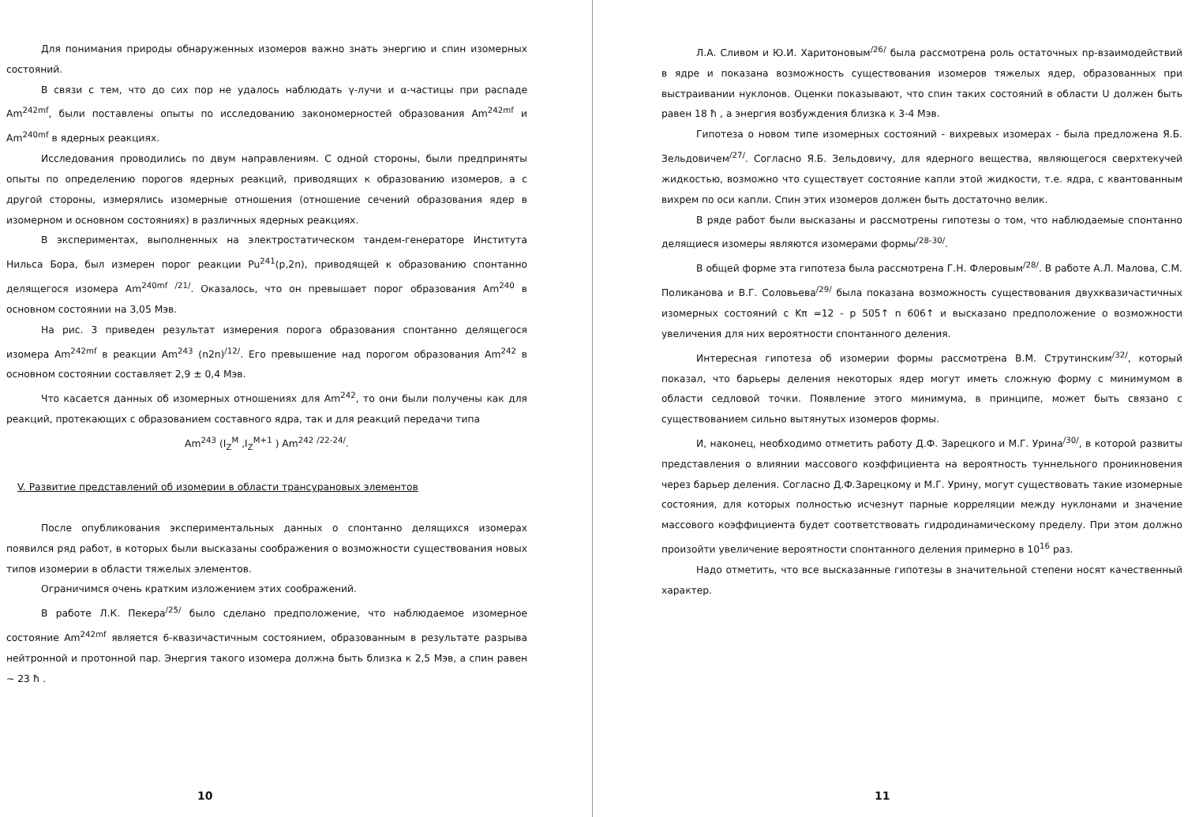Для понимания природы обнаруженных изомеров важно знать энергию и спин изомерных состояний.
В связи с тем, что до сих пор не удалось наблюдать γ-лучи и α-частицы при распаде Am<sup>242mf</sup>, были поставлены опыты по исследованию закономерностей образования Am<sup>242mf</sup> и Am<sup>240mf</sup> в ядерных реакциях.
Исследования проводились по двум направлениям. С одной стороны, были предприняты опыты по определению порогов ядерных реакций, приводящих к образованию изомеров, а с другой стороны, измерялись изомерные отношения (отношение сечений образования ядер в изомерном и основном состояниях) в различных ядерных реакциях.
В экспериментах, выполненных на электростатическом тандем-генераторе Института Нильса Бора, был измерен порог реакции Pu<sup>241</sup>(p,2n), приводящей к образованию спонтанно делящегося изомера Am<sup>240mf</sup> <sup>/21/</sup>. Оказалось, что он превышает порог образования Am<sup>240</sup> в основном состоянии на 3,05 Мэв.
На рис. 3 приведен результат измерения порога образования спонтанно делящегося изомера Am<sup>242mf</sup> в реакции Am<sup>243</sup> (n2n)<sup>/12/</sup>. Его превышение над порогом образования Am<sup>242</sup> в основном состоянии составляет 2,9 ± 0,4 Мэв.
Что касается данных об изомерных отношениях для Am<sup>242</sup>, то они были получены как для реакций, протекающих с образованием составного ядра, так и для реакций передачи типа
Am<sup>243</sup> (I<sub>Z</sub><sup>M</sup> ,I<sub>Z</sub><sup>M+1</sup> ) Am<sup>242</sup> <sup>/22-24/</sup>.
V. Развитие представлений об изомерии в области трансурановых элементов
После опубликования экспериментальных данных о спонтанно делящихся изомерах появился ряд работ, в которых были высказаны соображения о возможности существования новых типов изомерии в области тяжелых элементов.
Ограничимся очень кратким изложением этих соображений.
В работе Л.К. Пекера<sup>/25/</sup> было сделано предположение, что наблюдаемое изомерное состояние Am<sup>242mf</sup> является 6-квазичастичным состоянием, образованным в результате разрыва нейтронной и протонной пар. Энергия такого изомера должна быть близка к 2,5 Мэв, а спин равен ~ 23 ħ .
10
Л.А. Сливом и Ю.И. Харитоновым<sup>/26/</sup> была рассмотрена роль остаточных np-взаимодействий в ядре и показана возможность существования изомеров тяжелых ядер, образованных при выстраивании нуклонов. Оценки показывают, что спин таких состояний в области U должен быть равен 18 ħ , а энергия возбуждения близка к 3-4 Мэв.
Гипотеза о новом типе изомерных состояний - вихревых изомерах - была предложена Я.Б. Зельдовичем<sup>/27/</sup>. Согласно Я.Б. Зельдовичу, для ядерного вещества, являющегося сверхтекучей жидкостью, возможно что существует состояние капли этой жидкости, т.е. ядра, с квантованным вихрем по оси капли. Спин этих изомеров должен быть достаточно велик.
В ряде работ были высказаны и рассмотрены гипотезы о том, что наблюдаемые спонтанно делящиеся изомеры являются изомерами формы<sup>/28-30/</sup>.
В общей форме эта гипотеза была рассмотрена Г.Н. Флеровым<sup>/28/</sup>. В работе А.Л. Малова, С.М. Поликанова и В.Г. Соловьева<sup>/29/</sup> была показана возможность существования двухквазичастичных изомерных состояний с Kπ =12 - p 505↑ n 606↑ и высказано предположение о возможности увеличения для них вероятности спонтанного деления.
Интересная гипотеза об изомерии формы рассмотрена В.М. Струтинским<sup>/32/</sup>, который показал, что барьеры деления некоторых ядер могут иметь сложную форму с минимумом в области седловой точки. Появление этого минимума, в принципе, может быть связано с существованием сильно вытянутых изомеров формы.
И, наконец, необходимо отметить работу Д.Ф. Зарецкого и М.Г. Урина<sup>/30/</sup>, в которой развиты представления о влиянии массового коэффициента на вероятность туннельного проникновения через барьер деления. Согласно Д.Ф.Зарецкому и М.Г. Урину, могут существовать такие изомерные состояния, для которых полностью исчезнут парные корреляции между нуклонами и значение массового коэффициента будет соответствовать гидродинамическому пределу. При этом должно произойти увеличение вероятности спонтанного деления примерно в 10<sup>16</sup> раз.
Надо отметить, что все высказанные гипотезы в значительной степени носят качественный характер.
11